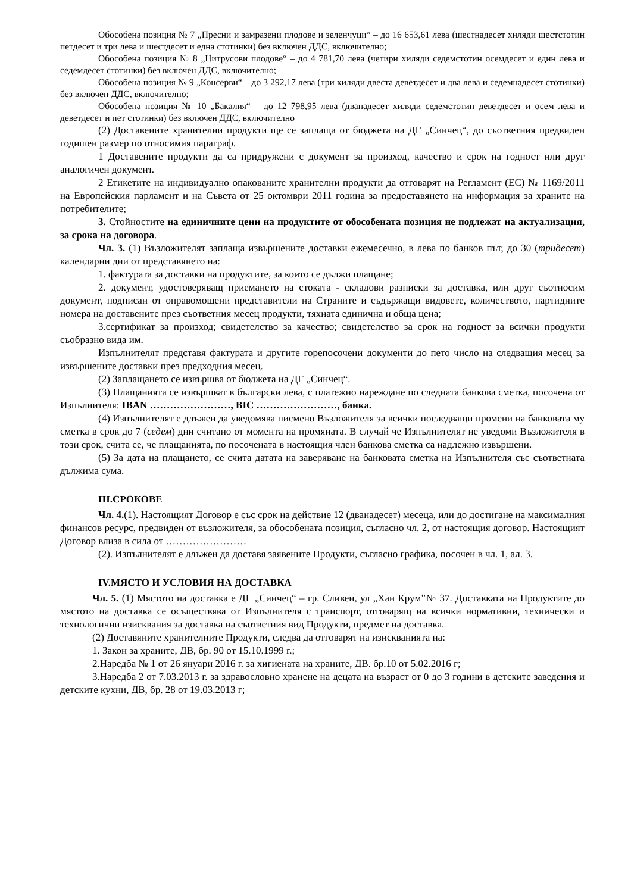Обособена позиция № 7 „Пресни и замразени плодове и зеленчуци“ – до 16 653,61 лева (шестнадесет хиляди шестстотин петдесет и три лева и шестдесет и една стотинки) без включен ДДС, включително;
Обособена позиция № 8 „Цитрусови плодове“ – до 4 781,70 лева (четири хиляди седемстотин осемдесет и един лева и седемдесет стотинки) без включен ДДС, включително;
Обособена позиция № 9 „Консерви“ – до 3 292,17 лева (три хиляди двеста деветдесет и два лева и седемнадесет стотинки) без включен ДДС, включително;
Обособена позиция № 10 „Бакалия“ – до 12 798,95 лева (дванадесет хиляди седемстотин деветдесет и осем лева и деветдесет и пет стотинки) без включен ДДС, включително
(2) Доставените хранителни продукти ще се заплаща от бюджета на ДГ „Синчец“, до съответния предвиден годишен размер по относимия параграф.
1 Доставените продукти да са придружени с документ за произход, качество и срок на годност или друг аналогичен документ.
2 Етикетите на индивидуално опакованите хранителни продукти да отговарят на Регламент (ЕС) № 1169/2011 на Европейския парламент и на Съвета от 25 октомври 2011 година за предоставянето на информация за храните на потребителите;
3. Стойностите на единичните цени на продуктите от обособената позиция не подлежат на актуализация, за срока на договора.
Чл. 3. (1) Възложителят заплаща извършените доставки ежемесечно, в лева по банков път, до 30 (тридесет) календарни дни от представянето на:
1. фактурата за доставки на продуктите, за които се дължи плащане;
2. документ, удостоверяващ приемането на стоката - складови разписки за доставка, или друг съотносим документ, подписан от оправомощени представители на Страните и съдържащи видовете, количеството, партидните номера на доставените през съответния месец продукти, тяхната единична и обща цена;
3.сертификат за произход; свидетелство за качество; свидетелство за срок на годност за всички продукти съобразно вида им.
Изпълнителят представя фактурата и другите горепосочени документи до пето число на следващия месец за извършените доставки през предходния месец.
(2) Заплащането се извършва от бюджета на ДГ „Синчец“.
(3) Плащанията се извършват в български лева, с платежно нареждане по следната банкова сметка, посочена от Изпълнителя: IBAN ……………………, BIC ……………………, банка.
(4) Изпълнителят е длъжен да уведомява писмено Възложителя за всички последващи промени на банковата му сметка в срок до 7 (седем) дни считано от момента на промяната. В случай че Изпълнителят не уведоми Възложителя в този срок, счита се, че плащанията, по посочената в настоящия член банкова сметка са надлежно извършени.
(5) За дата на плащането, се счита датата на заверяване на банковата сметка на Изпълнителя със съответната дължима сума.
III.СРОКОВЕ
Чл. 4.(1). Настоящият Договор е със срок на действие 12 (дванадесет) месеца, или до достигане на максималния финансов ресурс, предвиден от възложителя, за обособената позиция, съгласно чл. 2, от настоящия договор. Настоящият Договор влиза в сила от ……………………
(2). Изпълнителят е длъжен да доставя заявените Продукти, съгласно графика, посочен в чл. 1, ал. 3.
IV.МЯСТО И УСЛОВИЯ НА ДОСТАВКА
Чл. 5. (1) Мястото на доставка е ДГ „Синчец“ – гр. Сливен, ул „Хан Крум”№ 37. Доставката на Продуктите до мястото на доставка се осъществява от Изпълнителя с транспорт, отговарящ на всички нормативни, технически и технологични изисквания за доставка на съответния вид Продукти, предмет на доставка.
(2) Доставяните хранителните Продукти, следва да отговарят на изискванията на:
1. Закон за храните, ДВ, бр. 90 от 15.10.1999 г.;
2.Наредба № 1 от 26 януари 2016 г. за хигиената на храните, ДВ. бр.10 от 5.02.2016 г;
3.Наредба 2 от 7.03.2013 г. за здравословно хранене на децата на възраст от 0 до 3 години в детските заведения и детските кухни, ДВ, бр. 28 от 19.03.2013 г;